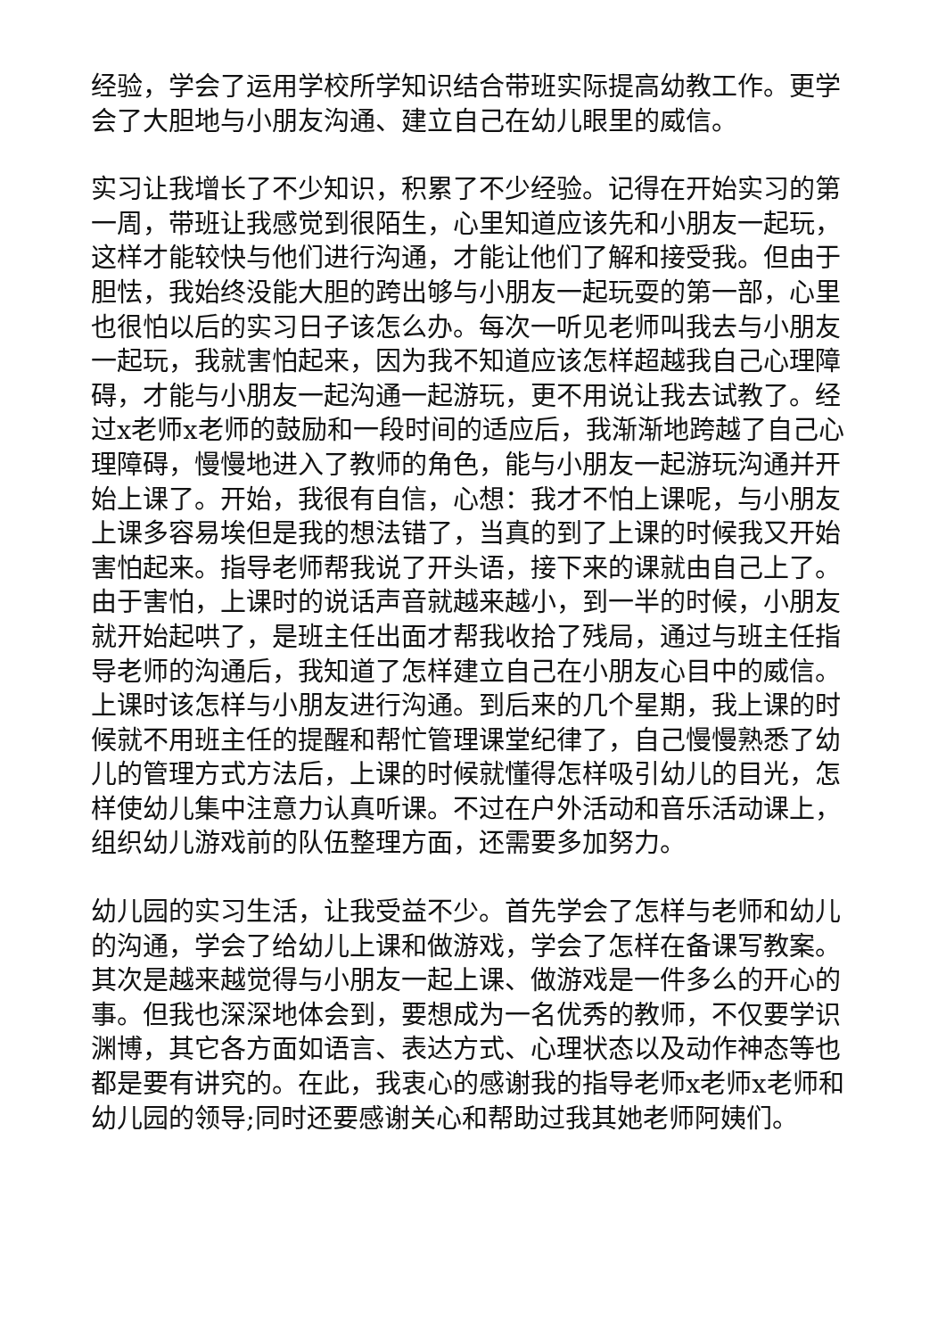经验，学会了运用学校所学知识结合带班实际提高幼教工作。更学会了大胆地与小朋友沟通、建立自己在幼儿眼里的威信。
实习让我增长了不少知识，积累了不少经验。记得在开始实习的第一周，带班让我感觉到很陌生，心里知道应该先和小朋友一起玩，这样才能较快与他们进行沟通，才能让他们了解和接受我。但由于胆怯，我始终没能大胆的跨出够与小朋友一起玩耍的第一部，心里也很怕以后的实习日子该怎么办。每次一听见老师叫我去与小朋友一起玩，我就害怕起来，因为我不知道应该怎样超越我自己心理障碍，才能与小朋友一起沟通一起游玩，更不用说让我去试教了。经过x老师x老师的鼓励和一段时间的适应后，我渐渐地跨越了自己心理障碍，慢慢地进入了教师的角色，能与小朋友一起游玩沟通并开始上课了。开始，我很有自信，心想：我才不怕上课呢，与小朋友上课多容易埃但是我的想法错了，当真的到了上课的时候我又开始害怕起来。指导老师帮我说了开头语，接下来的课就由自己上了。由于害怕，上课时的说话声音就越来越小，到一半的时候，小朋友就开始起哄了，是班主任出面才帮我收拾了残局，通过与班主任指导老师的沟通后，我知道了怎样建立自己在小朋友心目中的威信。上课时该怎样与小朋友进行沟通。到后来的几个星期，我上课的时候就不用班主任的提醒和帮忙管理课堂纪律了，自己慢慢熟悉了幼儿的管理方式方法后，上课的时候就懂得怎样吸引幼儿的目光，怎样使幼儿集中注意力认真听课。不过在户外活动和音乐活动课上，组织幼儿游戏前的队伍整理方面，还需要多加努力。
幼儿园的实习生活，让我受益不少。首先学会了怎样与老师和幼儿的沟通，学会了给幼儿上课和做游戏，学会了怎样在备课写教案。其次是越来越觉得与小朋友一起上课、做游戏是一件多么的开心的事。但我也深深地体会到，要想成为一名优秀的教师，不仅要学识渊博，其它各方面如语言、表达方式、心理状态以及动作神态等也都是要有讲究的。在此，我衷心的感谢我的指导老师x老师x老师和幼儿园的领导;同时还要感谢关心和帮助过我其她老师阿姨们。